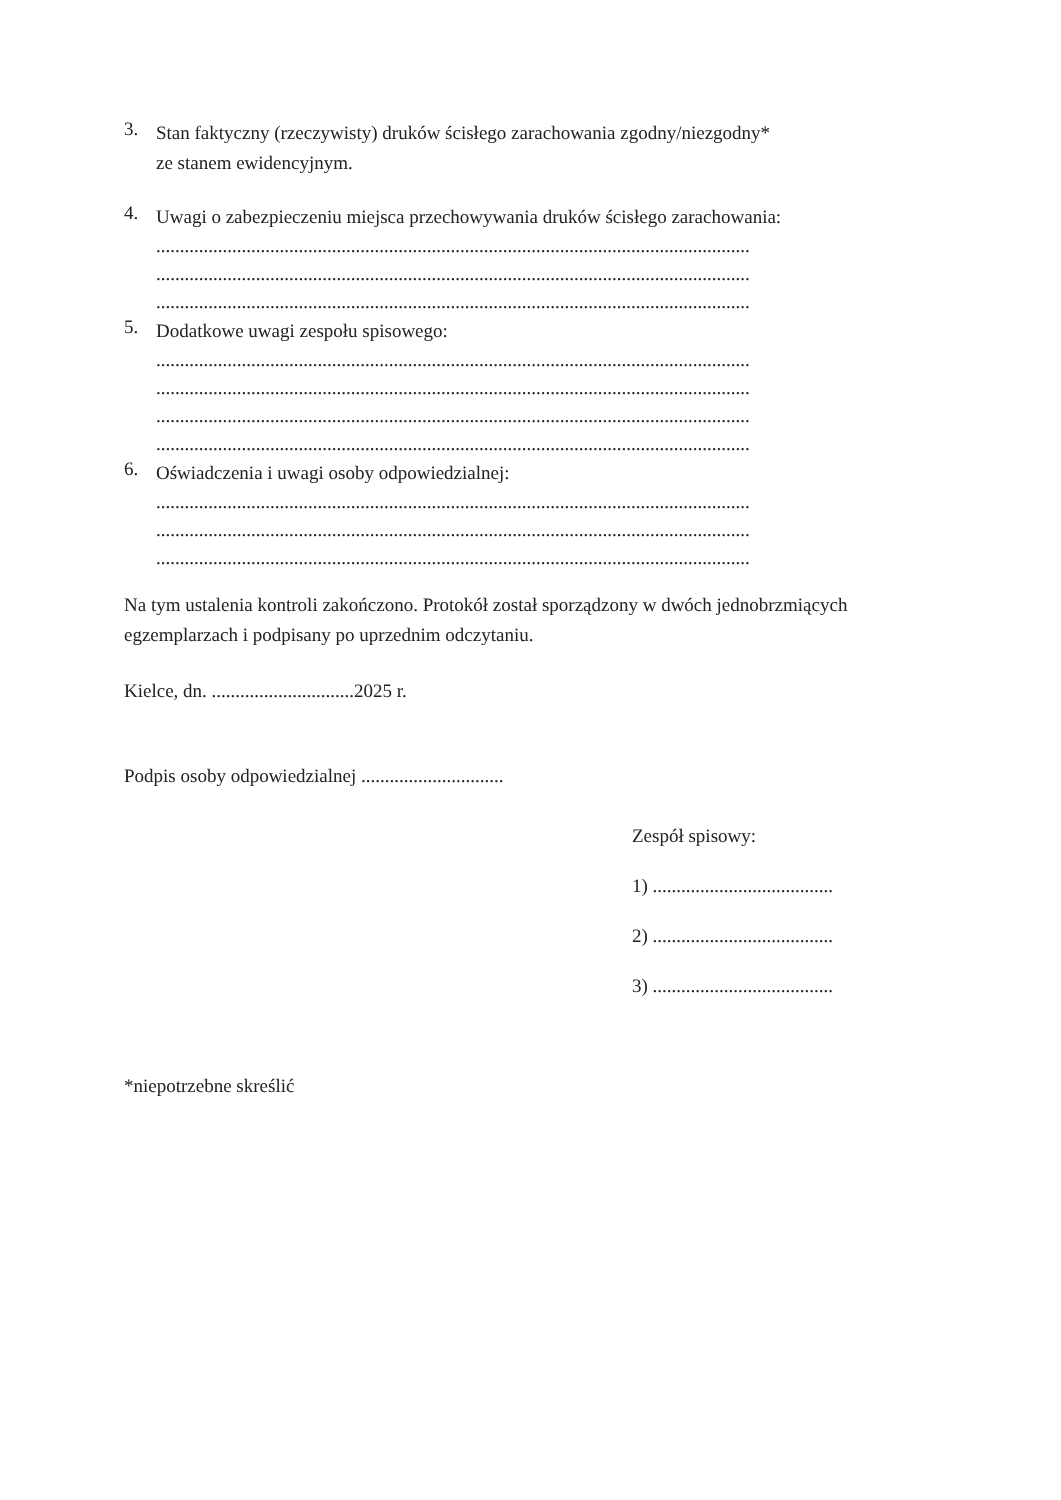3.
Stan faktyczny (rzeczywisty) druków ścisłego zarachowania zgodny/niezgodny*
ze stanem ewidencyjnym.
4.
Uwagi o zabezpieczeniu miejsca przechowywania druków ścisłego zarachowania:
.............................................................................................................................
.............................................................................................................................
.............................................................................................................................
5.
Dodatkowe uwagi zespołu spisowego:
.............................................................................................................................
.............................................................................................................................
.............................................................................................................................
.............................................................................................................................
6.
Oświadczenia i uwagi osoby odpowiedzialnej:
.............................................................................................................................
.............................................................................................................................
.............................................................................................................................
Na tym ustalenia kontroli zakończono. Protokół został sporządzony w dwóch jednobrzmiących egzemplarzach i podpisany po uprzednim odczytaniu.
Kielce, dn. ..............................2025 r.
Podpis osoby odpowiedzialnej ..............................
Zespół spisowy:
1) ......................................
2) ......................................
3) ......................................
*niepotrzebne skreślić